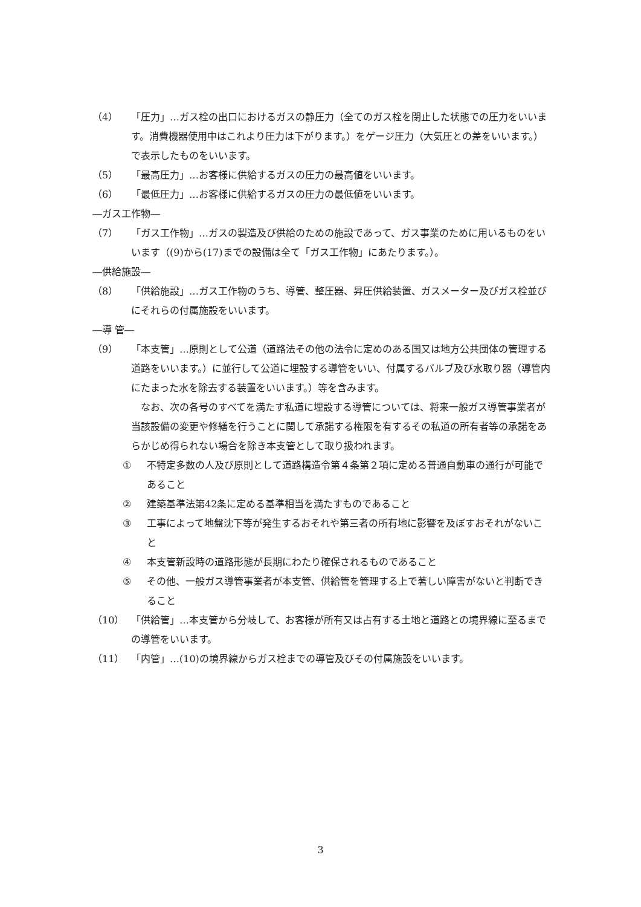（4） 「圧力」…ガス栓の出口におけるガスの静圧力（全てのガス栓を閉止した状態での圧力をいいます。消費機器使用中はこれより圧力は下がります。）をゲージ圧力（大気圧との差をいいます。）で表示したものをいいます。
（5） 「最高圧力」…お客様に供給するガスの圧力の最高値をいいます。
（6） 「最低圧力」…お客様に供給するガスの圧力の最低値をいいます。
―ガス工作物―
（7） 「ガス工作物」…ガスの製造及び供給のための施設であって、ガス事業のために用いるものをいいます（(9)から(17)までの設備は全て「ガス工作物」にあたります。）。
―供給施設―
（8） 「供給施設」…ガス工作物のうち、導管、整圧器、昇圧供給装置、ガスメーター及びガス栓並びにそれらの付属施設をいいます。
―導 管―
（9） 「本支管」…原則として公道（道路法その他の法令に定めのある国又は地方公共団体の管理する道路をいいます。）に並行して公道に埋設する導管をいい、付属するバルブ及び水取り器（導管内にたまった水を除去する装置をいいます。）等を含みます。
なお、次の各号のすべてを満たす私道に埋設する導管については、将来一般ガス導管事業者が当該設備の変更や修繕を行うことに関して承諾する権限を有するその私道の所有者等の承諾をあらかじめ得られない場合を除き本支管として取り扱われます。
① 不特定多数の人及び原則として道路構造令第４条第２項に定める普通自動車の通行が可能であること
② 建築基準法第42条に定める基準相当を満たすものであること
③ 工事によって地盤沈下等が発生するおそれや第三者の所有地に影響を及ぼすおそれがないこと
④ 本支管新設時の道路形態が長期にわたり確保されるものであること
⑤ その他、一般ガス導管事業者が本支管、供給管を管理する上で著しい障害がないと判断できること
（10） 「供給管」…本支管から分岐して、お客様が所有又は占有する土地と道路との境界線に至るまでの導管をいいます。
（11） 「内管」…(10)の境界線からガス栓までの導管及びその付属施設をいいます。
3